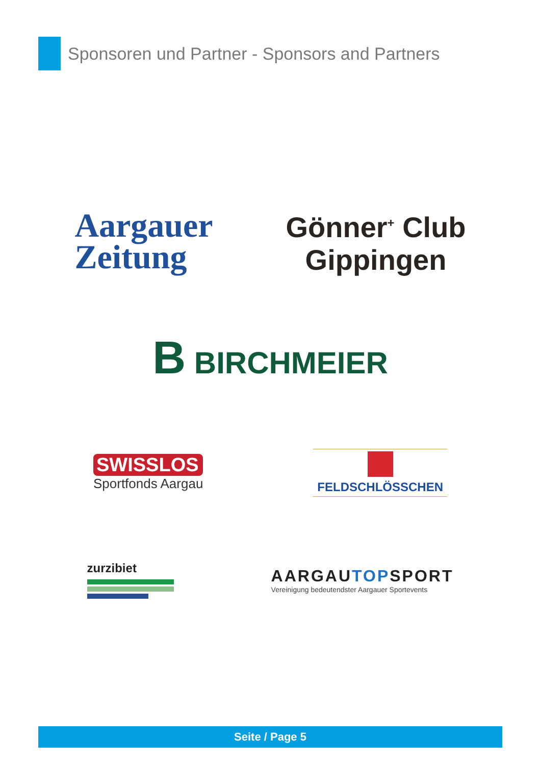Sponsoren und Partner - Sponsors and Partners
Aargauer
Zeitung
Gönner<sup>+</sup> Club
Gippingen
B BIRCHMEIER
SWISSLOS
Sportfonds Aargau
FELDSCHLÖSSCHEN
zurzibiet
AARGAUTOPSPORT
Vereinigung bedeutendster Aargauer Sportevents
Seite / Page 5